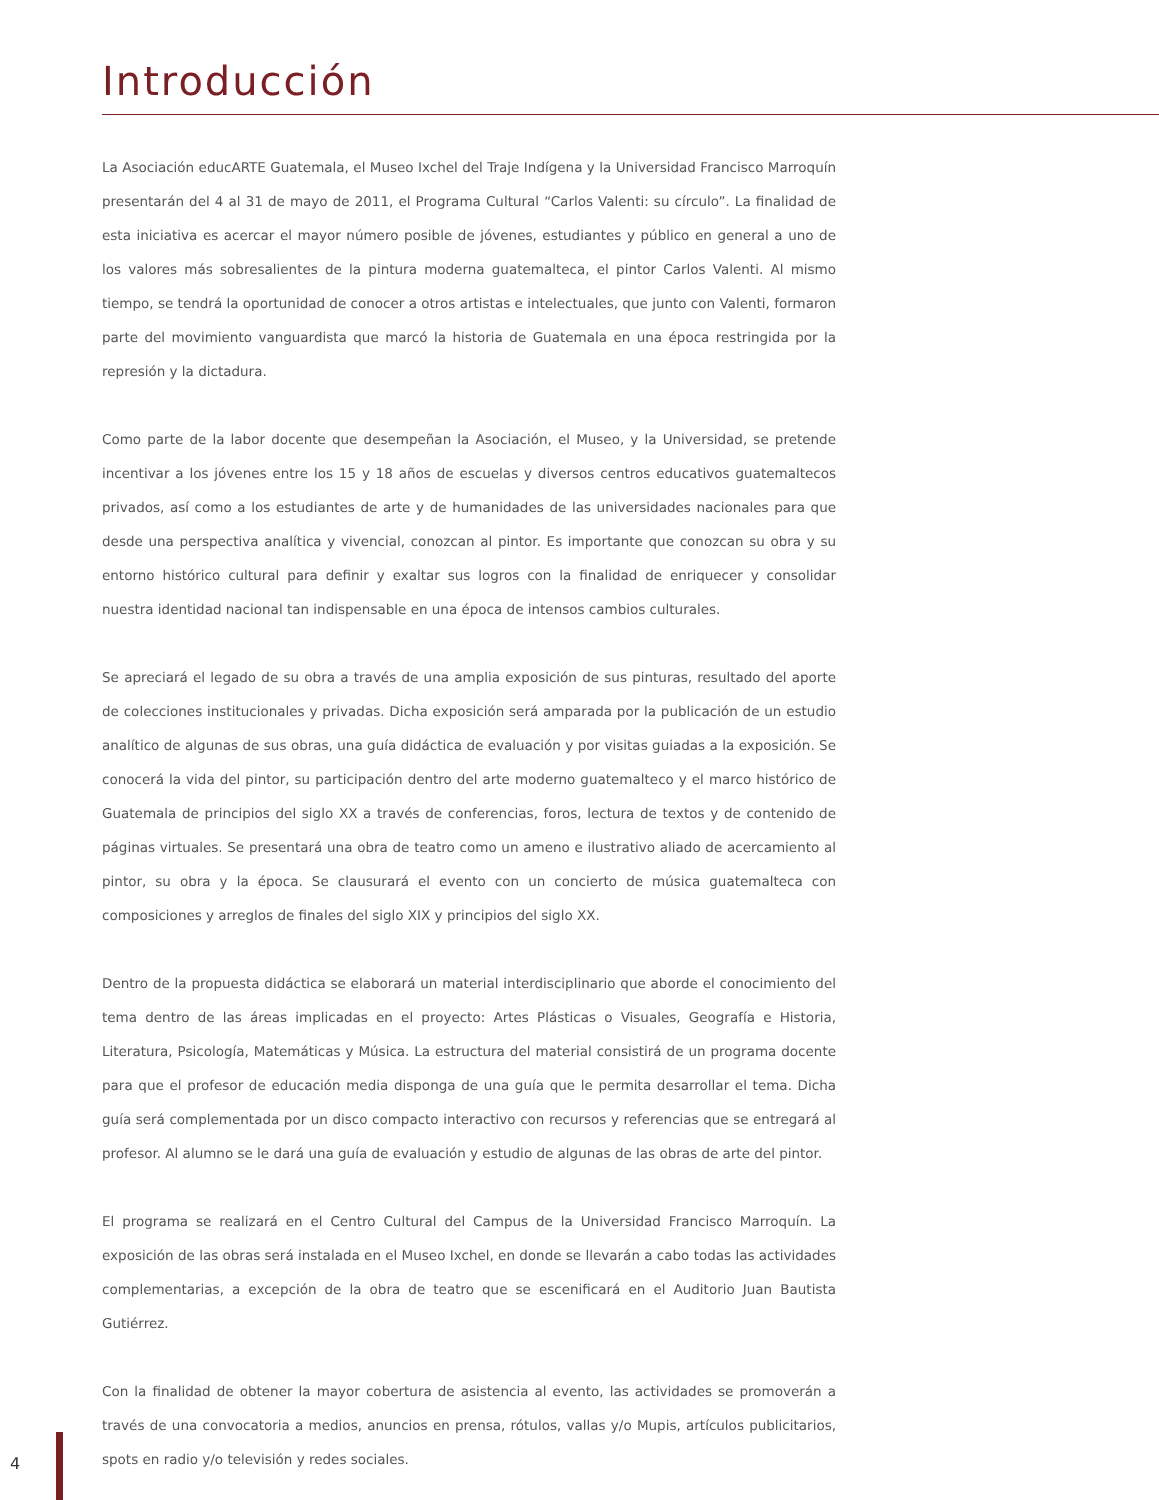Introducción
La Asociación educARTE Guatemala, el Museo Ixchel del Traje Indígena y la Universidad Francisco Marroquín presentarán del 4 al 31 de mayo de 2011, el Programa Cultural “Carlos Valenti: su círculo”. La finalidad de esta iniciativa es acercar el mayor número posible de jóvenes, estudiantes y público en general a uno de los valores más sobresalientes de la pintura moderna guatemalteca, el pintor Carlos Valenti. Al mismo tiempo, se tendrá la oportunidad de conocer a otros artistas e intelectuales, que junto con Valenti, formaron parte del movimiento vanguardista que marcó la historia de Guatemala en una época restringida por la represión y la dictadura.
Como parte de la labor docente que desempeñan la Asociación, el Museo, y la Universidad, se pretende incentivar a los jóvenes entre los 15 y 18 años de escuelas y diversos centros educativos guatemaltecos privados, así como a los estudiantes de arte y de humanidades de las universidades nacionales para que desde una perspectiva analítica y vivencial, conozcan al pintor. Es importante que conozcan su obra y su entorno histórico cultural para definir y exaltar sus logros con la finalidad de enriquecer y consolidar nuestra identidad nacional tan indispensable en una época de intensos cambios culturales.
Se apreciará el legado de su obra a través de una amplia exposición de sus pinturas, resultado del aporte de colecciones institucionales y privadas. Dicha exposición será amparada por la publicación de un estudio analítico de algunas de sus obras, una guía didáctica de evaluación y por visitas guiadas a la exposición. Se conocerá la vida del pintor, su participación dentro del arte moderno guatemalteco y el marco histórico de Guatemala de principios del siglo XX a través de conferencias, foros, lectura de textos y de contenido de páginas virtuales. Se presentará una obra de teatro como un ameno e ilustrativo aliado de acercamiento al pintor, su obra y la época. Se clausurará el evento con un concierto de música guatemalteca con composiciones y arreglos de finales del siglo XIX y principios del siglo XX.
Dentro de la propuesta didáctica se elaborará un material interdisciplinario que aborde el conocimiento del tema dentro de las áreas implicadas en el proyecto: Artes Plásticas o Visuales, Geografía e Historia, Literatura, Psicología, Matemáticas y Música. La estructura del material consistirá de un programa docente para que el profesor de educación media disponga de una guía que le permita desarrollar el tema. Dicha guía será complementada por un disco compacto interactivo con recursos y referencias que se entregará al profesor. Al alumno se le dará una guía de evaluación y estudio de algunas de las obras de arte del pintor.
El programa se realizará en el Centro Cultural del Campus de la Universidad Francisco Marroquín. La exposición de las obras será instalada en el Museo Ixchel, en donde se llevarán a cabo todas las actividades complementarias, a excepción de la obra de teatro que se escenificará en el Auditorio Juan Bautista Gutiérrez.
Con la finalidad de obtener la mayor cobertura de asistencia al evento, las actividades se promoverán a través de una convocatoria a medios, anuncios en prensa, rótulos, vallas y/o Mupis, artículos publicitarios, spots en radio y/o televisión y redes sociales.
4